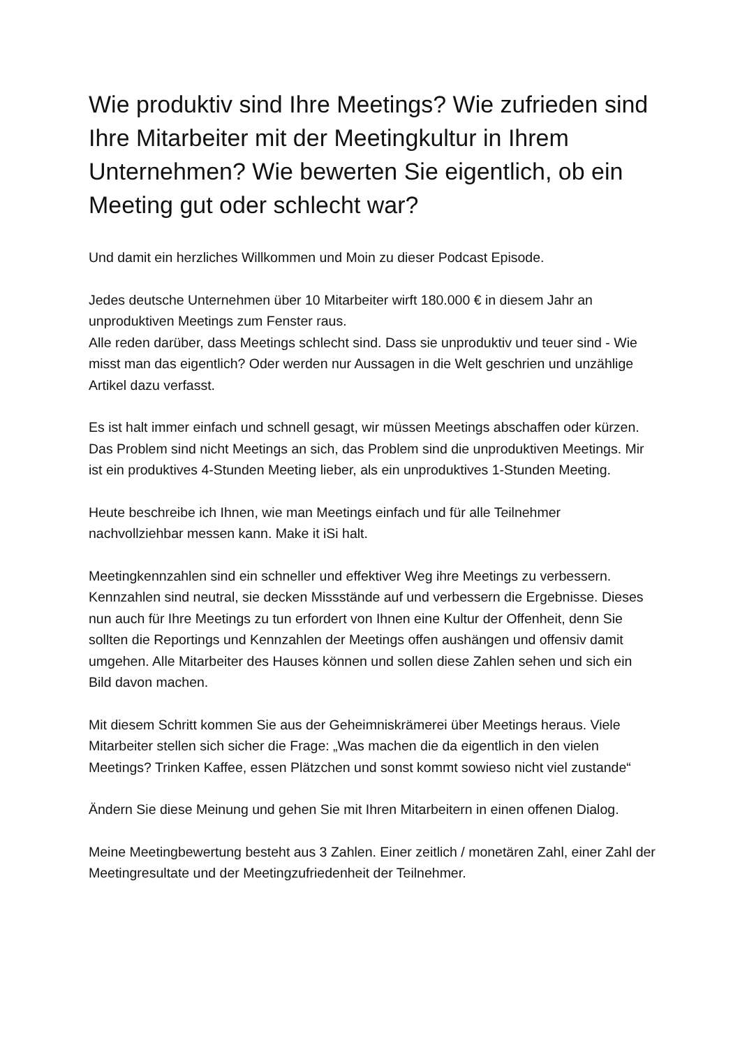Wie produktiv sind Ihre Meetings? Wie zufrieden sind Ihre Mitarbeiter mit der Meetingkultur in Ihrem Unternehmen? Wie bewerten Sie eigentlich, ob ein Meeting gut oder schlecht war?
Und damit ein herzliches Willkommen und Moin zu dieser Podcast Episode.
Jedes deutsche Unternehmen über 10 Mitarbeiter wirft 180.000 € in diesem Jahr an unproduktiven Meetings zum Fenster raus.
Alle reden darüber, dass Meetings schlecht sind. Dass sie unproduktiv und teuer sind - Wie misst man das eigentlich? Oder werden nur Aussagen in die Welt geschrien und unzählige Artikel dazu verfasst.
Es ist halt immer einfach und schnell gesagt, wir müssen Meetings abschaffen oder kürzen. Das Problem sind nicht Meetings an sich, das Problem sind die unproduktiven Meetings. Mir ist ein produktives 4-Stunden Meeting lieber, als ein unproduktives 1-Stunden Meeting.
Heute beschreibe ich Ihnen, wie man Meetings einfach und für alle Teilnehmer nachvollziehbar messen kann. Make it iSi halt.
Meetingkennzahlen sind ein schneller und effektiver Weg ihre Meetings zu verbessern. Kennzahlen sind neutral, sie decken Missstände auf und verbessern die Ergebnisse. Dieses nun auch für Ihre Meetings zu tun erfordert von Ihnen eine Kultur der Offenheit, denn Sie sollten die Reportings und Kennzahlen der Meetings offen aushängen und offensiv damit umgehen. Alle Mitarbeiter des Hauses können und sollen diese Zahlen sehen und sich ein Bild davon machen.
Mit diesem Schritt kommen Sie aus der Geheimniskrämerei über Meetings heraus. Viele Mitarbeiter stellen sich sicher die Frage: „Was machen die da eigentlich in den vielen Meetings? Trinken Kaffee, essen Plätzchen und sonst kommt sowieso nicht viel zustande“
Ändern Sie diese Meinung und gehen Sie mit Ihren Mitarbeitern in einen offenen Dialog.
Meine Meetingbewertung besteht aus 3 Zahlen. Einer zeitlich / monetären Zahl, einer Zahl der Meetingresultate und der Meetingzufriedenheit der Teilnehmer.